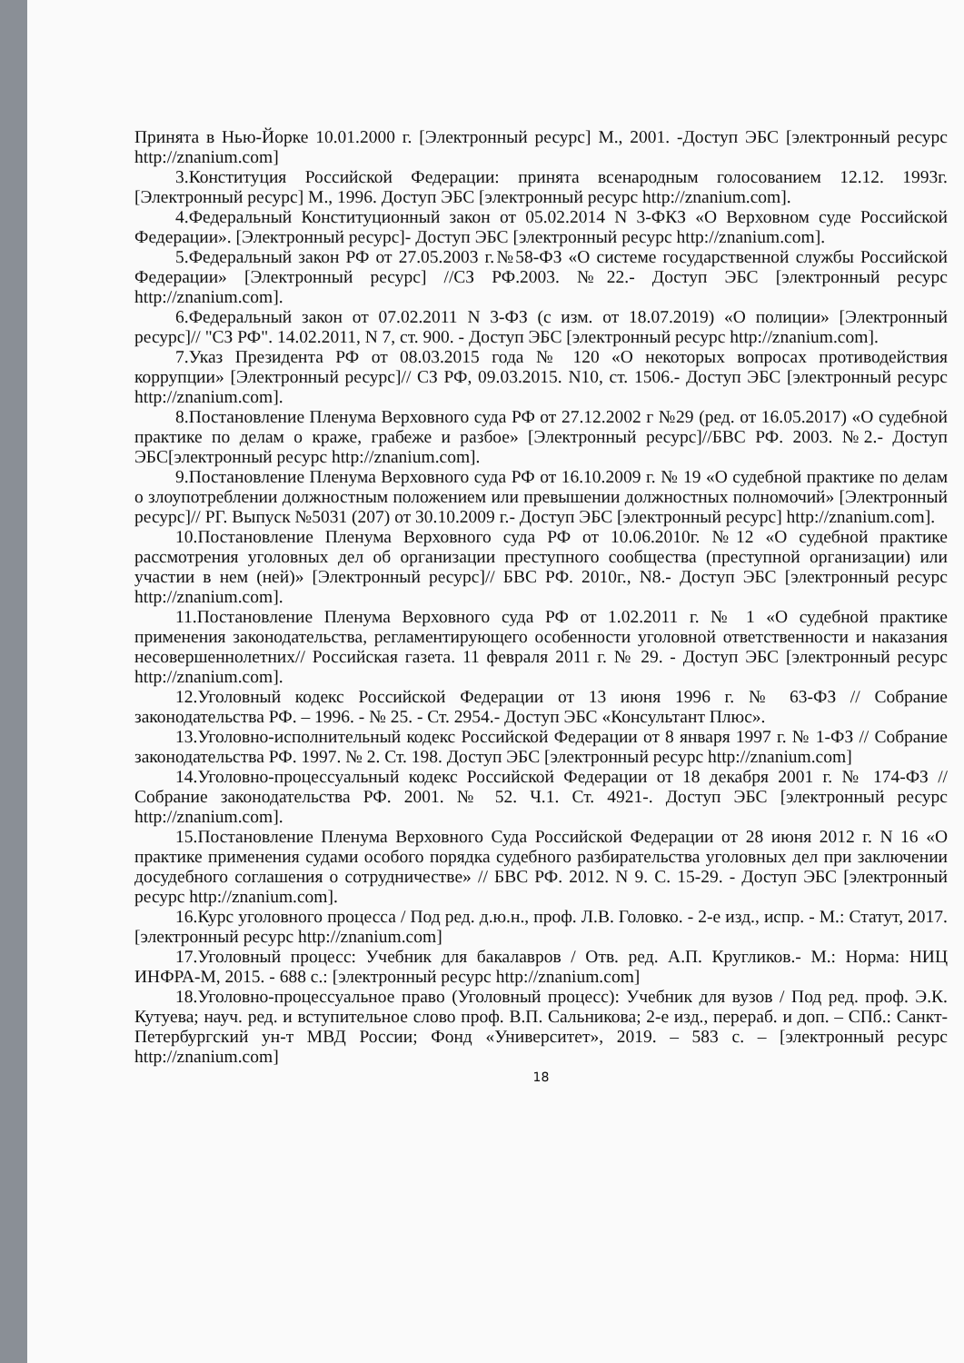Принята в Нью-Йорке 10.01.2000 г. [Электронный ресурс] М., 2001. -Доступ ЭБС [электронный ресурс http://znanium.com]
3.Конституция Российской Федерации: принята всенародным голосованием 12.12. 1993г. [Электронный ресурс] М., 1996. Доступ ЭБС [электронный ресурс http://znanium.com].
4.Федеральный Конституционный закон от 05.02.2014 N 3-ФКЗ «О Верховном суде Российской Федерации». [Электронный ресурс]- Доступ ЭБС [электронный ресурс http://znanium.com].
5.Федеральный закон РФ от 27.05.2003 г.№58-ФЗ «О системе государственной службы Российской Федерации» [Электронный ресурс] //СЗ РФ.2003. №22.- Доступ ЭБС [электронный ресурс http://znanium.com].
6.Федеральный закон от 07.02.2011 N 3-ФЗ (с изм. от 18.07.2019) «О полиции» [Электронный ресурс]// "СЗ РФ". 14.02.2011, N 7, ст. 900. - Доступ ЭБС [электронный ресурс http://znanium.com].
7.Указ Президента РФ от 08.03.2015 года № 120 «О некоторых вопросах противодействия коррупции» [Электронный ресурс]// СЗ РФ, 09.03.2015. N10, ст. 1506.- Доступ ЭБС [электронный ресурс http://znanium.com].
8.Постановление Пленума Верховного суда РФ от 27.12.2002 г №29 (ред. от 16.05.2017) «О судебной практике по делам о краже, грабеже и разбое» [Электронный ресурс]//БВС РФ. 2003. №2.- Доступ ЭБС[электронный ресурс http://znanium.com].
9.Постановление Пленума Верховного суда РФ от 16.10.2009 г. № 19 «О судебной практике по делам о злоупотреблении должностным положением или превышении должностных полномочий» [Электронный ресурс]// РГ. Выпуск №5031 (207) от 30.10.2009 г.- Доступ ЭБС [электронный ресурс] http://znanium.com].
10.Постановление Пленума Верховного суда РФ от 10.06.2010г. №12 «О судебной практике рассмотрения уголовных дел об организации преступного сообщества (преступной организации) или участии в нем (ней)» [Электронный ресурс]// БВС РФ. 2010г., N8.- Доступ ЭБС [электронный ресурс http://znanium.com].
11.Постановление Пленума Верховного суда РФ от 1.02.2011 г. № 1 «О судебной практике применения законодательства, регламентирующего особенности уголовной ответственности и наказания несовершеннолетних// Российская газета. 11 февраля 2011 г. № 29. - Доступ ЭБС [электронный ресурс http://znanium.com].
12.Уголовный кодекс Российской Федерации от 13 июня 1996 г. № 63-ФЗ // Собрание законодательства РФ. – 1996. - № 25. - Ст. 2954.- Доступ ЭБС «Консультант Плюс».
13.Уголовно-исполнительный кодекс Российской Федерации от 8 января 1997 г. № 1-ФЗ // Собрание законодательства РФ. 1997. № 2. Ст. 198. Доступ ЭБС [электронный ресурс http://znanium.com]
14.Уголовно-процессуальный кодекс Российской Федерации от 18 декабря 2001 г. № 174-ФЗ // Собрание законодательства РФ. 2001. № 52. Ч.1. Ст. 4921-. Доступ ЭБС [электронный ресурс http://znanium.com].
15.Постановление Пленума Верховного Суда Российской Федерации от 28 июня 2012 г. N 16 «О практике применения судами особого порядка судебного разбирательства уголовных дел при заключении досудебного соглашения о сотрудничестве» // БВС РФ. 2012. N 9. С. 15-29. - Доступ ЭБС [электронный ресурс http://znanium.com].
16.Курс уголовного процесса / Под ред. д.ю.н., проф. Л.В. Головко. - 2-е изд., испр. - М.: Статут, 2017.[электронный ресурс http://znanium.com]
17.Уголовный процесс: Учебник для бакалавров / Отв. ред. А.П. Кругликов.- М.: Норма: НИЦ ИНФРА-М, 2015. - 688 с.: [электронный ресурс http://znanium.com]
18.Уголовно-процессуальное право (Уголовный процесс): Учебник для вузов / Под ред. проф. Э.К. Кутуева; науч. ред. и вступительное слово проф. В.П. Сальникова; 2-е изд., перераб. и доп. – СПб.: Санкт-Петербургский ун-т МВД России; Фонд «Университет», 2019. – 583 с. – [электронный ресурс http://znanium.com]
18